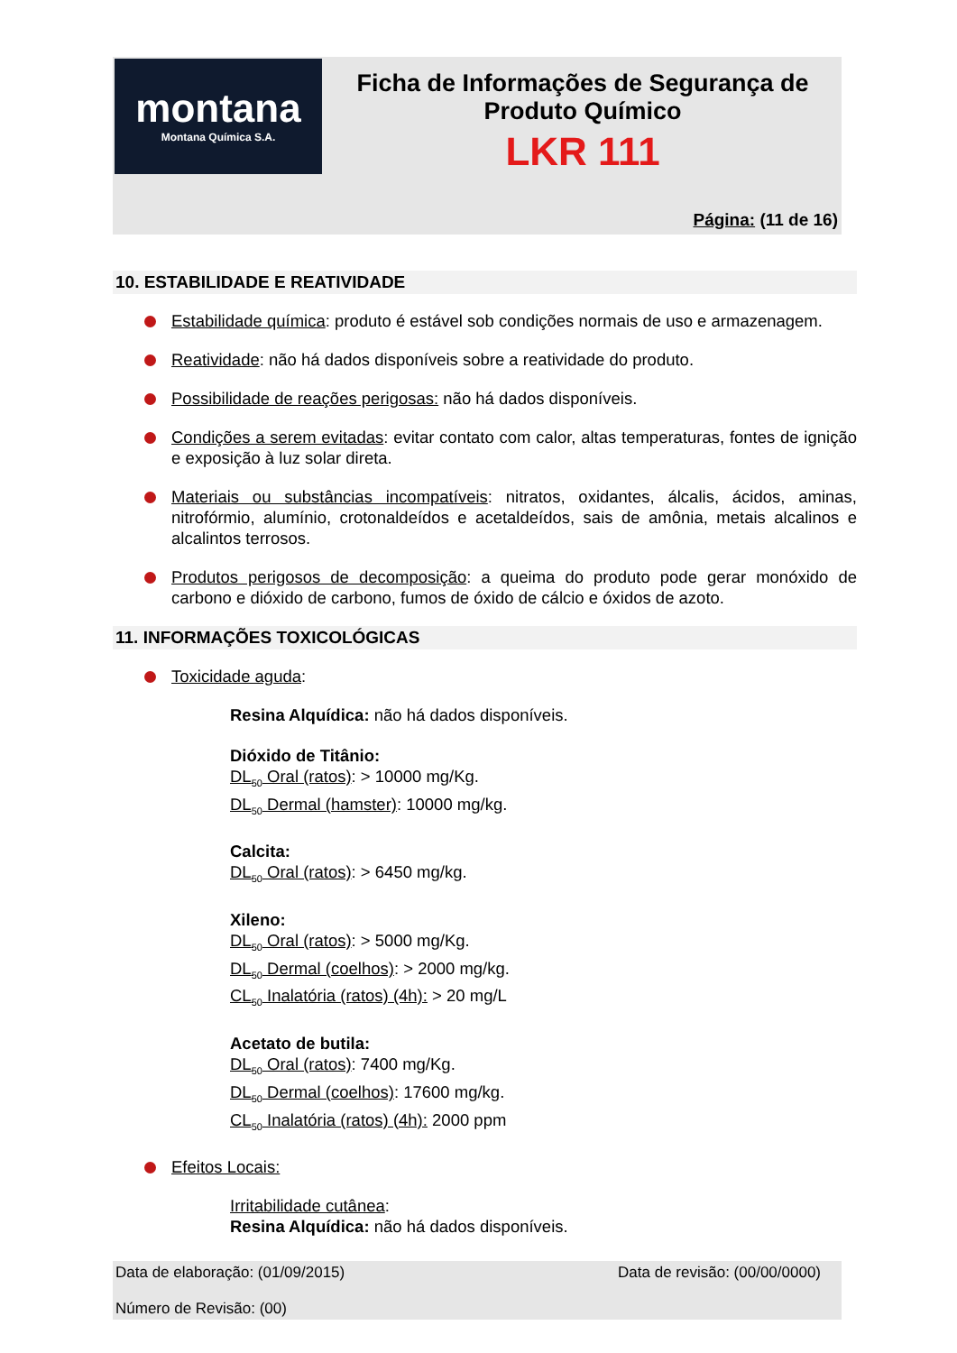montana
Montana Química S.A.
Ficha de Informações de Segurança de
Produto Químico
LKR 111
Página: (11 de 16)
10. ESTABILIDADE E REATIVIDADE
Estabilidade química: produto é estável sob condições normais de uso e armazenagem.
Reatividade: não há dados disponíveis sobre a reatividade do produto.
Possibilidade de reações perigosas: não há dados disponíveis.
Condições a serem evitadas: evitar contato com calor, altas temperaturas, fontes de ignição e exposição à luz solar direta.
Materiais ou substâncias incompatíveis: nitratos, oxidantes, álcalis, ácidos, aminas, nitrofórmio, alumínio, crotonaldeídos e acetaldeídos, sais de amônia, metais alcalinos e alcalintos terrosos.
Produtos perigosos de decomposição: a queima do produto pode gerar monóxido de carbono e dióxido de carbono, fumos de óxido de cálcio e óxidos de azoto.
11. INFORMAÇÕES TOXICOLÓGICAS
Toxicidade aguda:
Resina Alquídica: não há dados disponíveis.
Dióxido de Titânio:
DL<sub>50</sub> Oral (ratos): > 10000 mg/Kg.
DL<sub>50</sub> Dermal (hamster): 10000 mg/kg.
Calcita:
DL<sub>50</sub> Oral (ratos): > 6450 mg/kg.
Xileno:
DL<sub>50</sub> Oral (ratos): > 5000 mg/Kg.
DL<sub>50</sub> Dermal (coelhos): > 2000 mg/kg.
CL<sub>50</sub> Inalatória (ratos) (4h): > 20 mg/L
Acetato de butila:
DL<sub>50</sub> Oral (ratos): 7400 mg/Kg.
DL<sub>50</sub> Dermal (coelhos): 17600 mg/kg.
CL<sub>50</sub> Inalatória (ratos) (4h): 2000 ppm
Efeitos Locais:
Irritabilidade cutânea:
Resina Alquídica: não há dados disponíveis.
Data de elaboração: (01/09/2015) Data de revisão: (00/00/0000)
Número de Revisão: (00)